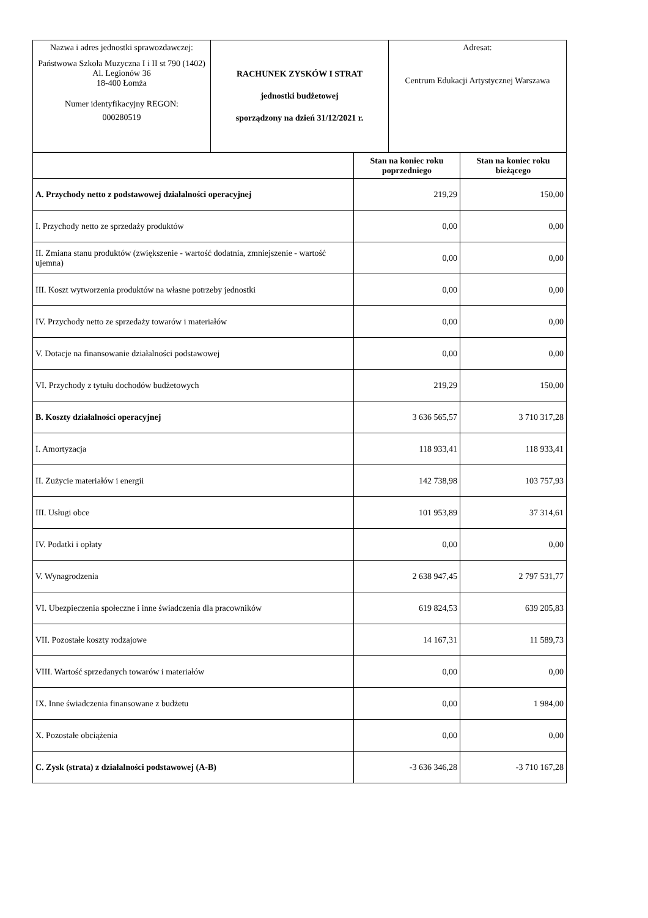| Nazwa i adres jednostki sprawozdawczej: Państwowa Szkoła Muzyczna I i II st 790 (1402) Al. Legionów 36 18-400 Łomża Numer identyfikacyjny REGON: 000280519 | RACHUNEK ZYSKÓW I STRAT jednostki budżetowej sporządzony na dzień 31/12/2021 r. | Adresat: Centrum Edukacji Artystycznej Warszawa |
| | Stan na koniec roku poprzedniego | Stan na koniec roku bieżącego |
| --- | --- | --- |
| A. Przychody netto z podstawowej działalności operacyjnej | 219,29 | 150,00 |
| I. Przychody netto ze sprzedaży produktów | 0,00 | 0,00 |
| II. Zmiana stanu produktów (zwiększenie - wartość dodatnia, zmniejszenie - wartość ujemna) | 0,00 | 0,00 |
| III. Koszt wytworzenia produktów na własne potrzeby jednostki | 0,00 | 0,00 |
| IV. Przychody netto ze sprzedaży towarów i materiałów | 0,00 | 0,00 |
| V. Dotacje na finansowanie działalności podstawowej | 0,00 | 0,00 |
| VI. Przychody z tytułu dochodów budżetowych | 219,29 | 150,00 |
| B. Koszty działalności operacyjnej | 3 636 565,57 | 3 710 317,28 |
| I. Amortyzacja | 118 933,41 | 118 933,41 |
| II. Zużycie materiałów i energii | 142 738,98 | 103 757,93 |
| III. Usługi obce | 101 953,89 | 37 314,61 |
| IV. Podatki i opłaty | 0,00 | 0,00 |
| V. Wynagrodzenia | 2 638 947,45 | 2 797 531,77 |
| VI. Ubezpieczenia społeczne i inne świadczenia dla pracowników | 619 824,53 | 639 205,83 |
| VII. Pozostałe koszty rodzajowe | 14 167,31 | 11 589,73 |
| VIII. Wartość sprzedanych towarów i materiałów | 0,00 | 0,00 |
| IX. Inne świadczenia finansowane z budżetu | 0,00 | 1 984,00 |
| X. Pozostałe obciążenia | 0,00 | 0,00 |
| C. Zysk (strata) z działalności podstawowej (A-B) | -3 636 346,28 | -3 710 167,28 |